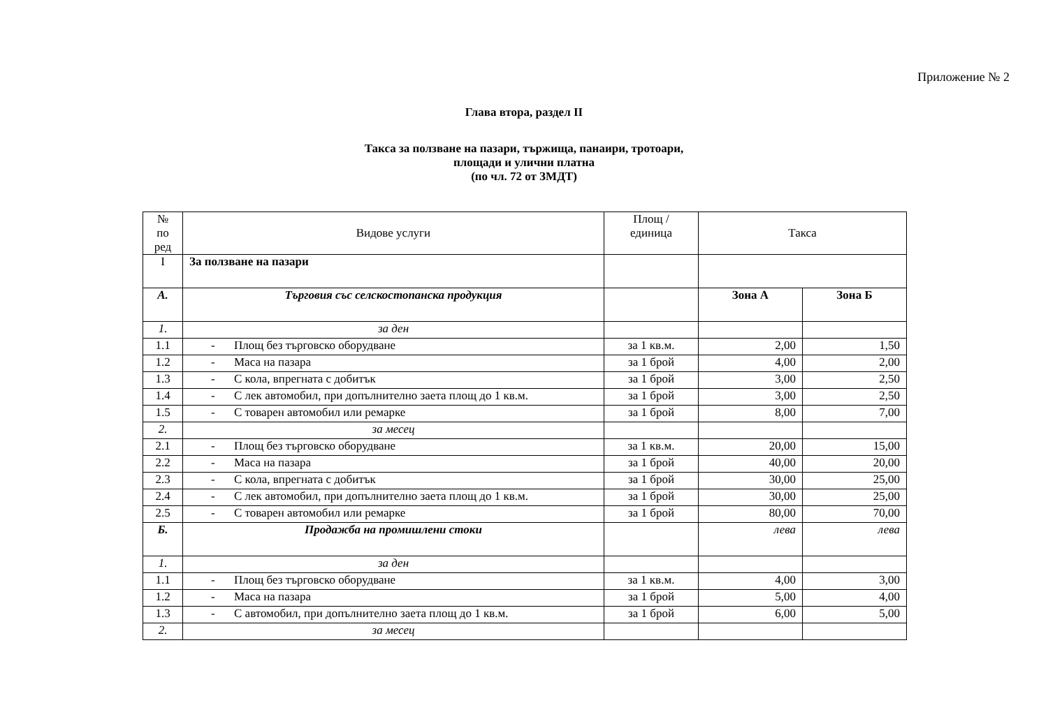Приложение № 2
Глава втора, раздел II
Такса за ползване на пазари, тържища, панаири, тротоари,
площади и улични платна
(по чл. 72 от ЗМДТ)
| № по ред | Видове услуги | Площ / единица | Такса | |
| --- | --- | --- | --- | --- |
| I | За ползване на пазари | | | |
| А. | Търговия със селскостопанска продукция | | Зона А | Зона Б |
| 1. | за ден | | | |
| 1.1 | - Площ без търговско оборудване | за 1 кв.м. | 2,00 | 1,50 |
| 1.2 | - Маса на пазара | за 1 брой | 4,00 | 2,00 |
| 1.3 | - С кола, впрегната с добитък | за 1 брой | 3,00 | 2,50 |
| 1.4 | - С лек автомобил, при допълнително заета площ до 1 кв.м. | за 1 брой | 3,00 | 2,50 |
| 1.5 | - С товарен автомобил или ремарке | за 1 брой | 8,00 | 7,00 |
| 2. | за месец | | | |
| 2.1 | - Площ без търговско оборудване | за 1 кв.м. | 20,00 | 15,00 |
| 2.2 | - Маса на пазара | за 1 брой | 40,00 | 20,00 |
| 2.3 | - С кола, впрегната с добитък | за 1 брой | 30,00 | 25,00 |
| 2.4 | - С лек автомобил, при допълнително заета площ до 1 кв.м. | за 1 брой | 30,00 | 25,00 |
| 2.5 | - С товарен автомобил или ремарке | за 1 брой | 80,00 | 70,00 |
| Б. | Продажба на промишлени стоки | | лева | лева |
| 1. | за ден | | | |
| 1.1 | - Площ без търговско оборудване | за 1 кв.м. | 4,00 | 3,00 |
| 1.2 | - Маса на пазара | за 1 брой | 5,00 | 4,00 |
| 1.3 | - С автомобил, при допълнително заета площ до 1 кв.м. | за 1 брой | 6,00 | 5,00 |
| 2. | за месец | | | |